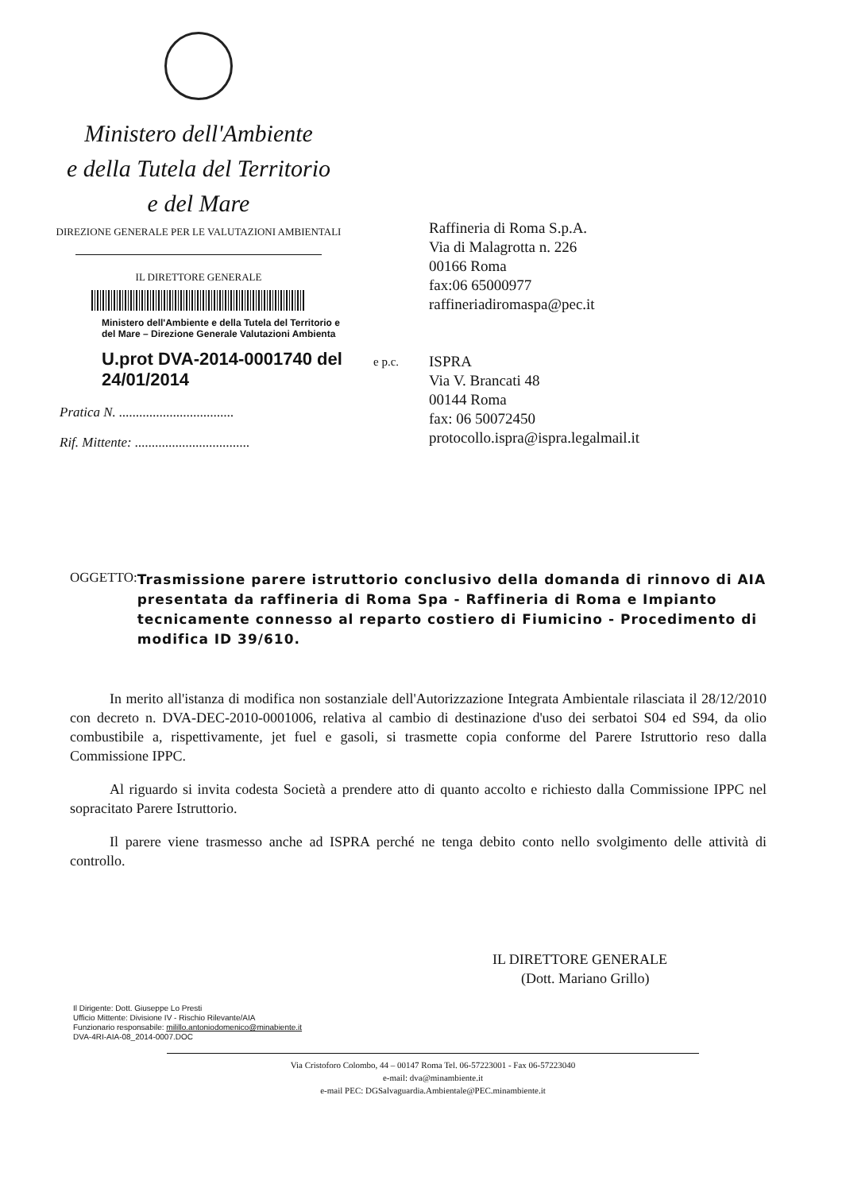Ministero dell'Ambiente
e della Tutela del Territorio
e del Mare
DIREZIONE GENERALE PER LE VALUTAZIONI AMBIENTALI
IL DIRETTORE GENERALE
Ministero dell'Ambiente e della Tutela del Territorio e
del Mare – Direzione Generale Valutazioni Ambienta
U.prot DVA-2014-0001740 del 24/01/2014
Pratica N. ..................................
Rif. Mittente: ..................................
Raffineria di Roma S.p.A.
Via di Malagrotta n. 226
00166 Roma
fax:06 65000977
raffineriadiromaspa@pec.it
e p.c.
ISPRA
Via V. Brancati 48
00144 Roma
fax: 06 50072450
protocollo.ispra@ispra.legalmail.it
OGGETTO: Trasmissione parere istruttorio conclusivo della domanda di rinnovo di AIA presentata da raffineria di Roma Spa - Raffineria di Roma e Impianto tecnicamente connesso al reparto costiero di Fiumicino - Procedimento di modifica ID 39/610.
In merito all'istanza di modifica non sostanziale dell'Autorizzazione Integrata Ambientale rilasciata il 28/12/2010 con decreto n. DVA-DEC-2010-0001006, relativa al cambio di destinazione d'uso dei serbatoi S04 ed S94, da olio combustibile a, rispettivamente, jet fuel e gasoli, si trasmette copia conforme del Parere Istruttorio reso dalla Commissione IPPC.
Al riguardo si invita codesta Società a prendere atto di quanto accolto e richiesto dalla Commissione IPPC nel sopracitato Parere Istruttorio.
Il parere viene trasmesso anche ad ISPRA perché ne tenga debito conto nello svolgimento delle attività di controllo.
IL DIRETTORE GENERALE
(Dott. Mariano Grillo)
Il Dirigente: Dott. Giuseppe Lo Presti
Ufficio Mittente: Divisione IV - Rischio Rilevante/AIA
Funzionario responsabile: milillo.antoniodomenico@minabiente.it
DVA-4RI-AIA-08_2014-0007.DOC
Via Cristoforo Colombo, 44 – 00147 Roma Tel. 06-57223001 - Fax 06-57223040
e-mail: dva@minambiente.it
e-mail PEC: DGSalvaguardia.Ambientale@PEC.minambiente.it